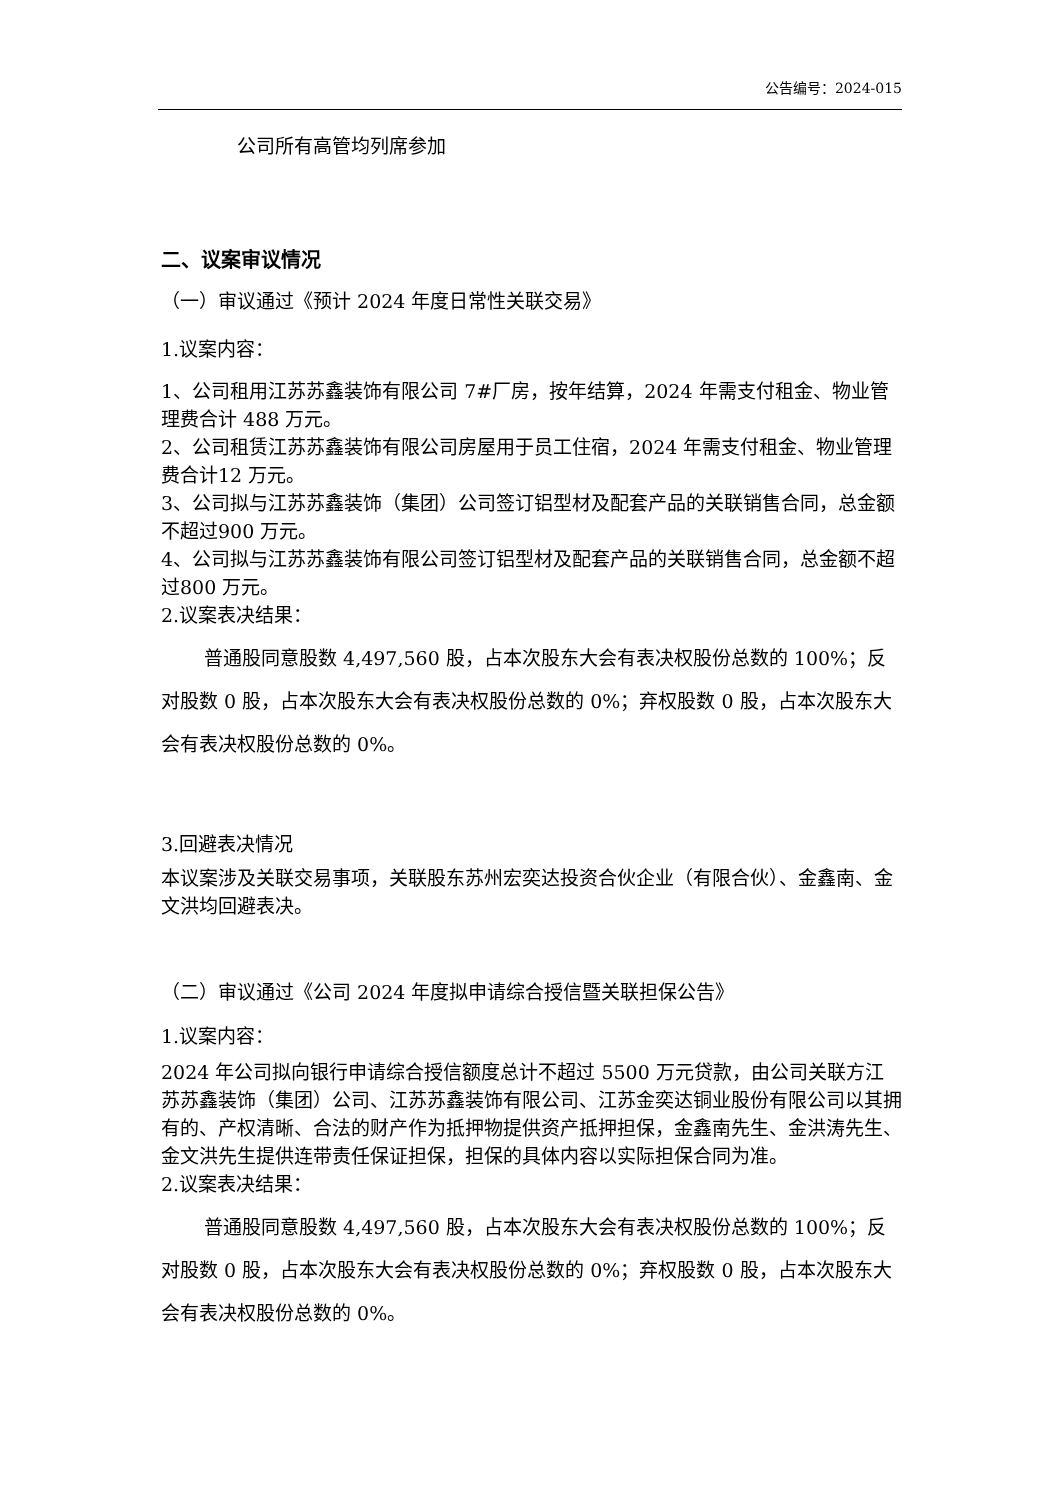公告编号：2024-015
公司所有高管均列席参加
二、议案审议情况
（一）审议通过《预计 2024 年度日常性关联交易》
1.议案内容：
1、公司租用江苏苏鑫装饰有限公司 7#厂房，按年结算，2024 年需支付租金、物业管理费合计 488 万元。
2、公司租赁江苏苏鑫装饰有限公司房屋用于员工住宿，2024 年需支付租金、物业管理费合计12 万元。
3、公司拟与江苏苏鑫装饰（集团）公司签订铝型材及配套产品的关联销售合同，总金额不超过900 万元。
4、公司拟与江苏苏鑫装饰有限公司签订铝型材及配套产品的关联销售合同，总金额不超过800 万元。
2.议案表决结果：
普通股同意股数 4,497,560 股，占本次股东大会有表决权股份总数的 100%；反对股数 0 股，占本次股东大会有表决权股份总数的 0%；弃权股数 0 股，占本次股东大会有表决权股份总数的 0%。
3.回避表决情况
本议案涉及关联交易事项，关联股东苏州宏奕达投资合伙企业（有限合伙）、金鑫南、金文洪均回避表决。
（二）审议通过《公司 2024 年度拟申请综合授信暨关联担保公告》
1.议案内容：
2024 年公司拟向银行申请综合授信额度总计不超过 5500 万元贷款，由公司关联方江苏苏鑫装饰（集团）公司、江苏苏鑫装饰有限公司、江苏金奕达铜业股份有限公司以其拥有的、产权清晰、合法的财产作为抵押物提供资产抵押担保，金鑫南先生、金洪涛先生、金文洪先生提供连带责任保证担保，担保的具体内容以实际担保合同为准。
2.议案表决结果：
普通股同意股数 4,497,560 股，占本次股东大会有表决权股份总数的 100%；反对股数 0 股，占本次股东大会有表决权股份总数的 0%；弃权股数 0 股，占本次股东大会有表决权股份总数的 0%。